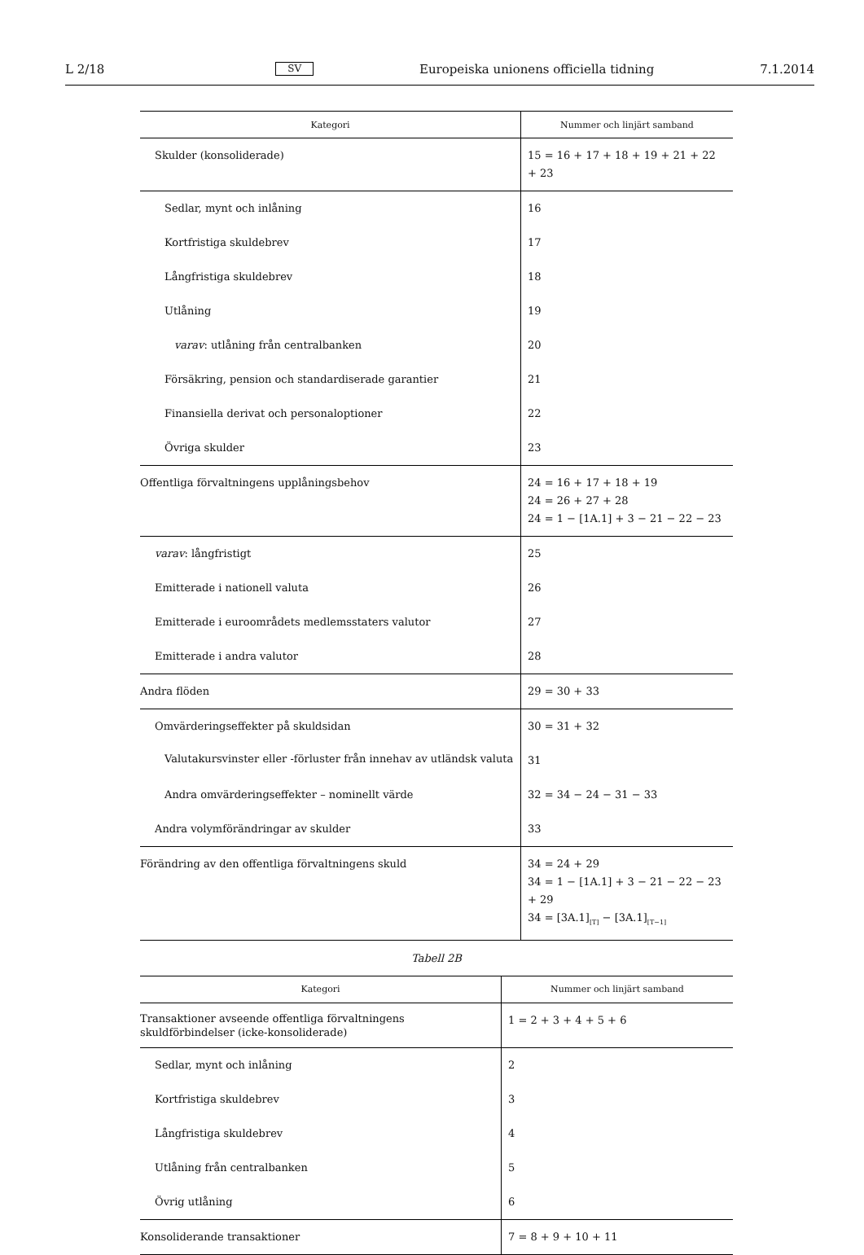L 2/18 SV Europeiska unionens officiella tidning 7.1.2014
| Kategori | Nummer och linjärt samband |
| --- | --- |
| Skulder (konsoliderade) | 15 = 16 + 17 + 18 + 19 + 21 + 22 + 23 |
| Sedlar, mynt och inlåning | 16 |
| Kortfristiga skuldebrev | 17 |
| Långfristiga skuldebrev | 18 |
| Utlåning | 19 |
| varav : utlåning från centralbanken | 20 |
| Försäkring, pension och standardiserade garantier | 21 |
| Finansiella derivat och personaloptioner | 22 |
| Övriga skulder | 23 |
| Offentliga förvaltningens upplåningsbehov | 24 = 16 + 17 + 18 + 19 24 = 26 + 27 + 28 24 = 1 − [1A.1] + 3 − 21 − 22 − 23 |
| varav : långfristigt | 25 |
| Emitterade i nationell valuta | 26 |
| Emitterade i euroområdets medlemsstaters valutor | 27 |
| Emitterade i andra valutor | 28 |
| Andra flöden | 29 = 30 + 33 |
| Omvärderingseffekter på skuldsidan | 30 = 31 + 32 |
| Valutakursvinster eller -förluster från innehav av utländsk valuta | 31 |
| Andra omvärderingseffekter – nominellt värde | 32 = 34 − 24 − 31 − 33 |
| Andra volymförändringar av skulder | 33 |
| Förändring av den offentliga förvaltningens skuld | 34 = 24 + 29 34 = 1 − [1A.1] + 3 − 21 − 22 − 23 + 29 34 = [3A.1]<sub>[T]</sub> − [3A.1]<sub>[T−1]</sub> |
Tabell 2B
| Kategori | Nummer och linjärt samband |
| --- | --- |
| Transaktioner avseende offentliga förvaltningens skuldförbindelser (icke-konsoliderade) | 1 = 2 + 3 + 4 + 5 + 6 |
| Sedlar, mynt och inlåning | 2 |
| Kortfristiga skuldebrev | 3 |
| Långfristiga skuldebrev | 4 |
| Utlåning från centralbanken | 5 |
| Övrig utlåning | 6 |
| Konsoliderande transaktioner | 7 = 8 + 9 + 10 + 11 |